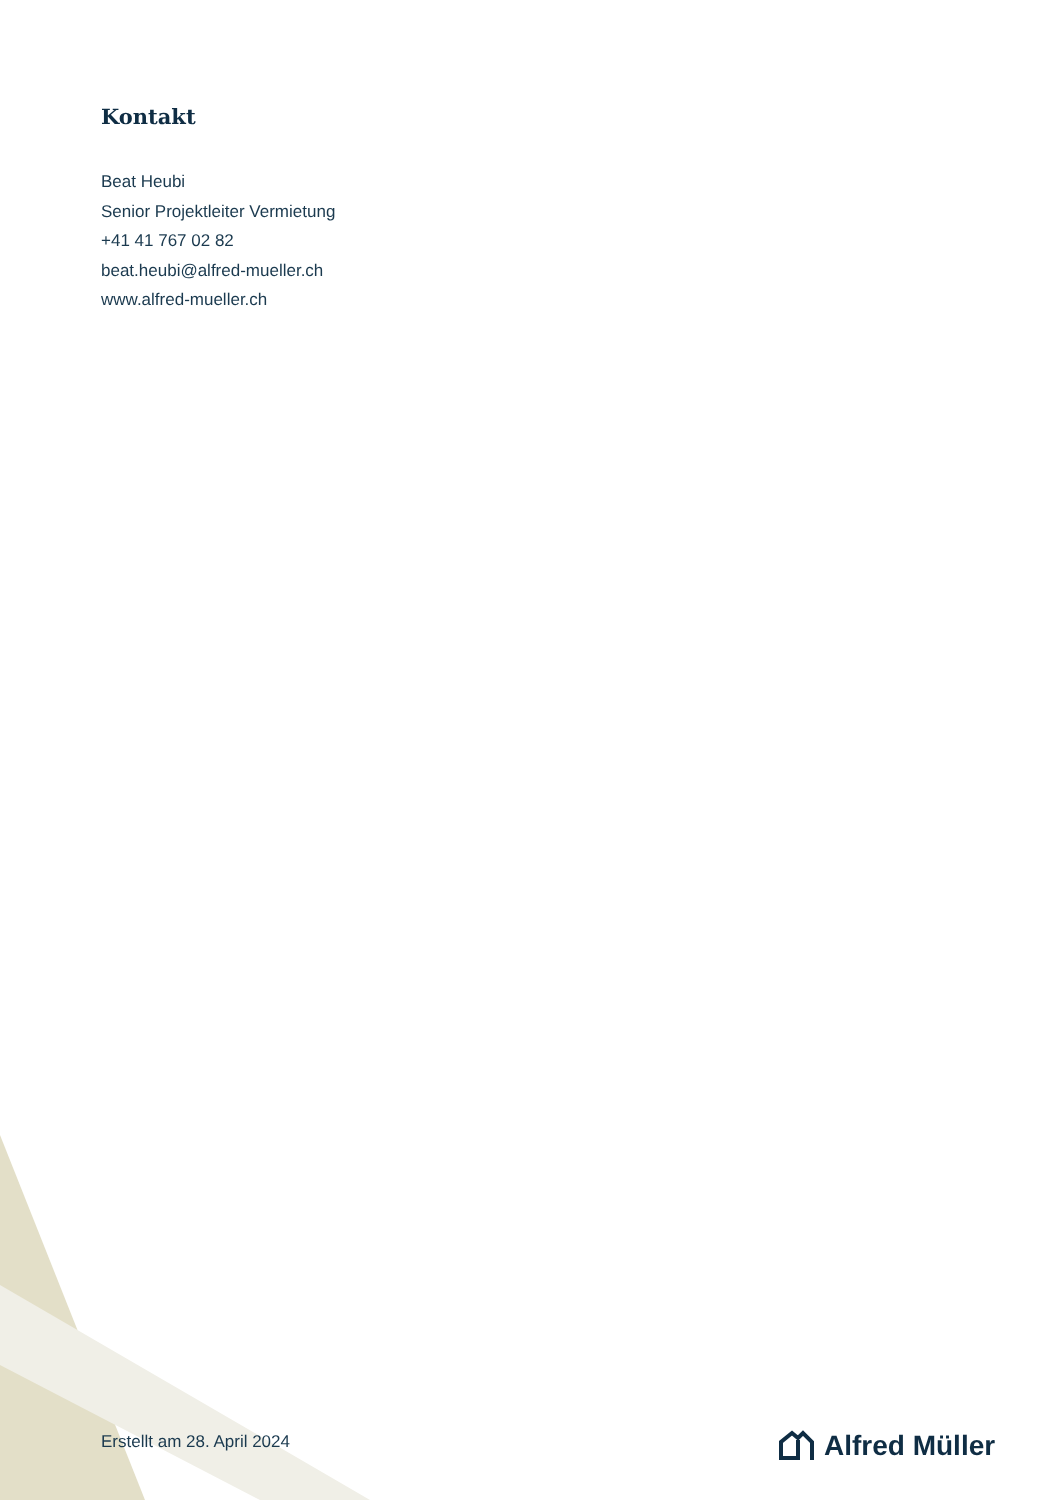Kontakt
Beat Heubi
Senior Projektleiter Vermietung
+41 41 767 02 82
beat.heubi@alfred-mueller.ch
www.alfred-mueller.ch
Erstellt am 28. April 2024 Alfred Müller